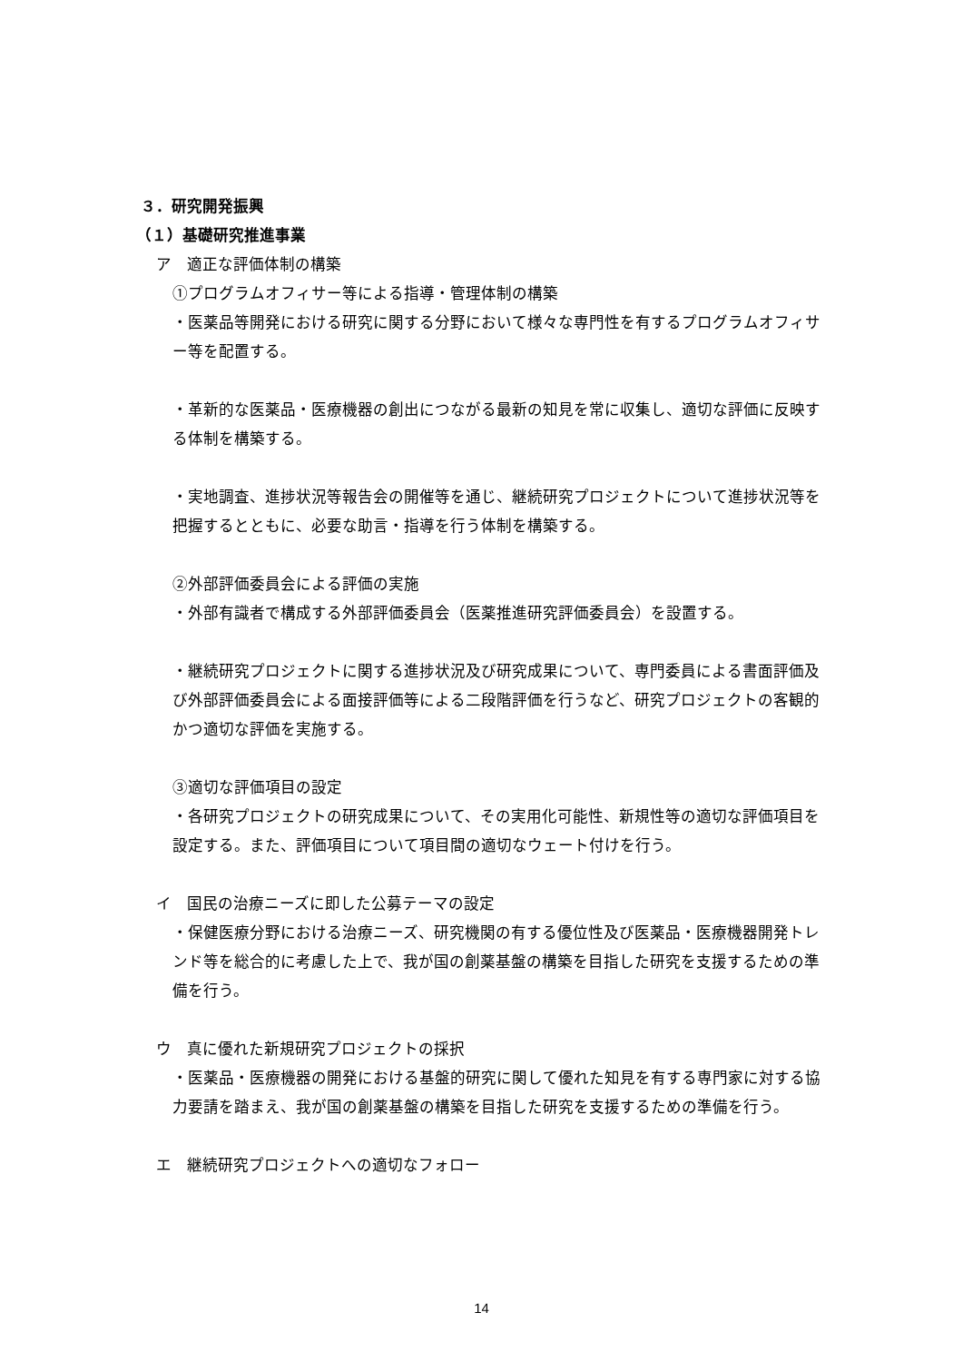３．研究開発振興
（１）基礎研究推進事業
ア　適正な評価体制の構築
①プログラムオフィサー等による指導・管理体制の構築
・医薬品等開発における研究に関する分野において様々な専門性を有するプログラムオフィサー等を配置する。
・革新的な医薬品・医療機器の創出につながる最新の知見を常に収集し、適切な評価に反映する体制を構築する。
・実地調査、進捗状況等報告会の開催等を通じ、継続研究プロジェクトについて進捗状況等を把握するとともに、必要な助言・指導を行う体制を構築する。
②外部評価委員会による評価の実施
・外部有識者で構成する外部評価委員会（医薬推進研究評価委員会）を設置する。
・継続研究プロジェクトに関する進捗状況及び研究成果について、専門委員による書面評価及び外部評価委員会による面接評価等による二段階評価を行うなど、研究プロジェクトの客観的かつ適切な評価を実施する。
③適切な評価項目の設定
・各研究プロジェクトの研究成果について、その実用化可能性、新規性等の適切な評価項目を設定する。また、評価項目について項目間の適切なウェート付けを行う。
イ　国民の治療ニーズに即した公募テーマの設定
・保健医療分野における治療ニーズ、研究機関の有する優位性及び医薬品・医療機器開発トレンド等を総合的に考慮した上で、我が国の創薬基盤の構築を目指した研究を支援するための準備を行う。
ウ　真に優れた新規研究プロジェクトの採択
・医薬品・医療機器の開発における基盤的研究に関して優れた知見を有する専門家に対する協力要請を踏まえ、我が国の創薬基盤の構築を目指した研究を支援するための準備を行う。
エ　継続研究プロジェクトへの適切なフォロー
14